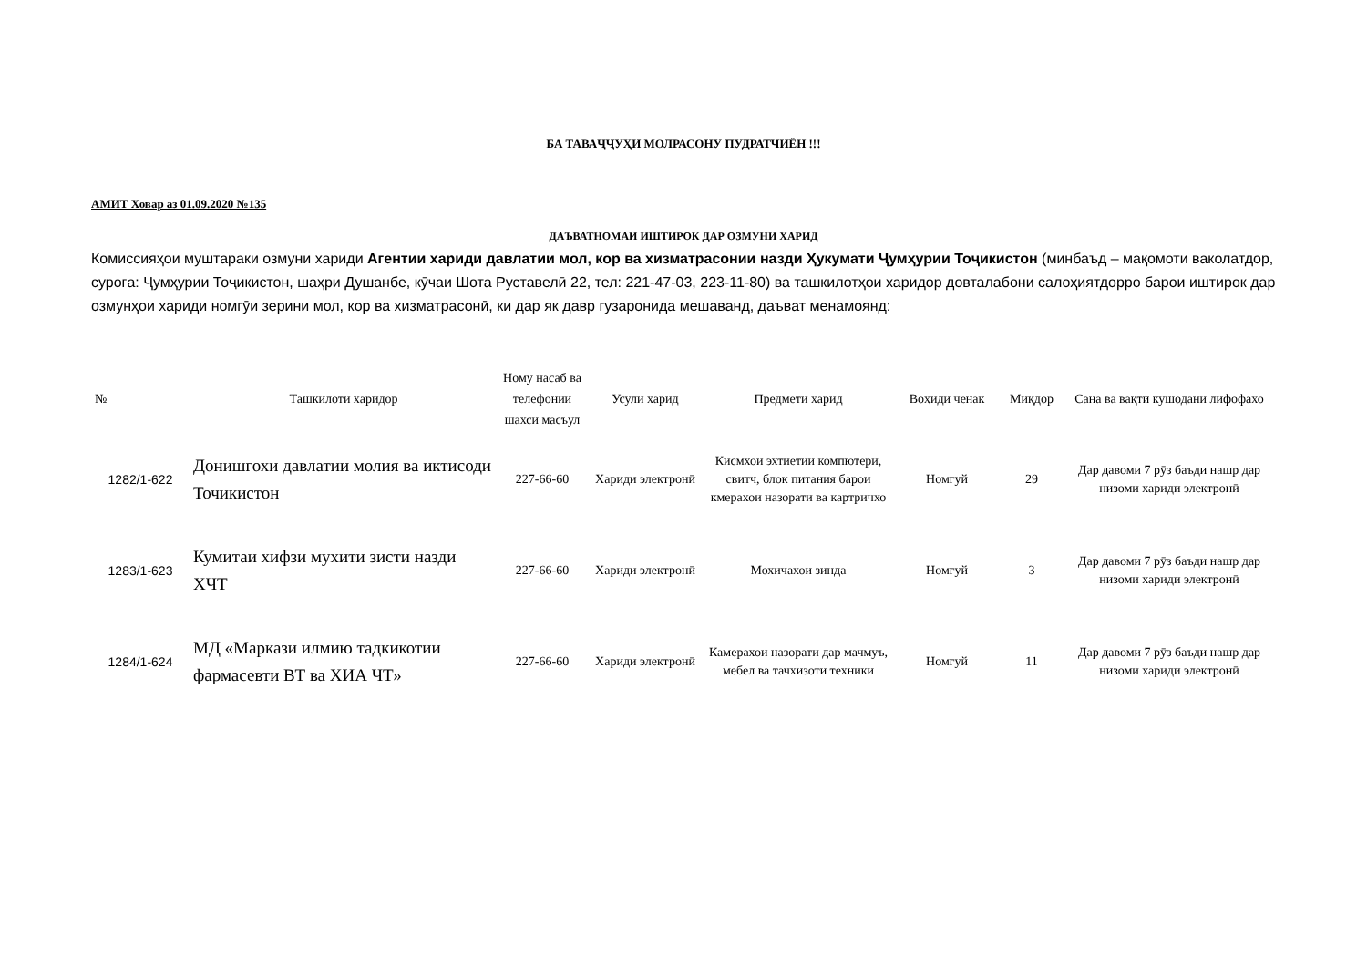БА ТАВАҶҶУҲИ МОЛРАСОНУ ПУДРАТЧИЁН !!!
АМИТ Ховар аз 01.09.2020 №135
ДАЪВАТНОМАИ ИШТИРОК ДАР ОЗМУНИ ХАРИД
Комиссияҳои муштараки озмуни хариди Агентии хариди давлатии мол, кор ва хизматрасонии назди Ҳукумати Ҷумҳурии Тоҷикистон (минбаъд – мақомоти ваколатдор, суроға: Ҷумҳурии Тоҷикистон, шаҳри Душанбе, кӯчаи Шота Руставелӣ 22, тел: 221-47-03, 223-11-80) ва ташкилотҳои харидор довталабони салоҳиятдорро барои иштирок дар озмунҳои хариди номгӯи зерини мол, кор ва хизматрасонӣ, ки дар як давр гузаронида мешаванд, даъват менамоянд:
| № | Ташкилоти харидор | Ному насаб ва телефонии шахси масъул | Усули харид | Предмети харид | Воҳиди ченак | Миқдор | Сана ва вақти кушодани лифофахо |
| --- | --- | --- | --- | --- | --- | --- | --- |
| 1282/1-622 | Донишгохи давлатии молия ва иктисоди Точикистон | 227-66-60 | Хариди электронӣ | Кисмхои эхтиетии компютери, свитч, блок питания барои кмерахои назорати ва картричхо | Номгуй | 29 | Дар давоми 7 рӯз баъди нашр дар низоми хариди электронӣ |
| 1283/1-623 | Кумитаи хифзи мухити зисти назди ХЧТ | 227-66-60 | Хариди электронӣ | Мохичахои зинда | Номгуй | 3 | Дар давоми 7 рӯз баъди нашр дар низоми хариди электронӣ |
| 1284/1-624 | МД «Маркази илмию тадкикотии фармасевти ВТ ва ХИА ЧТ» | 227-66-60 | Хариди электронӣ | Камерахои назорати дар мачмуъ, мебел ва тачхизоти техники | Номгуй | 11 | Дар давоми 7 рӯз баъди нашр дар низоми хариди электронӣ |